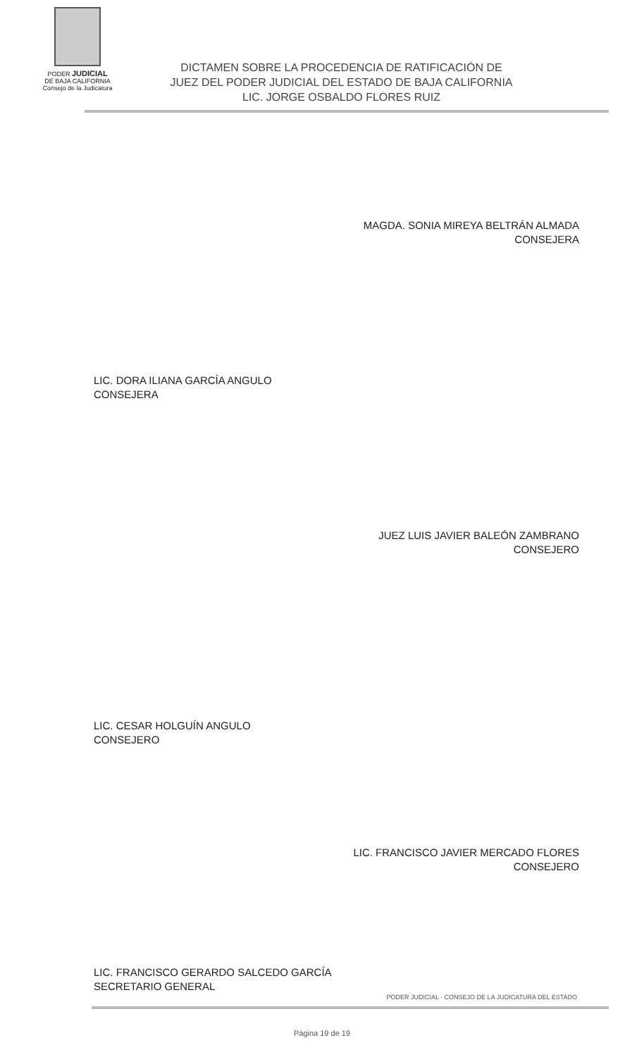PODER JUDICIAL
DE BAJA CALIFORNIA
Consejo de la Judicatura
DICTAMEN SOBRE LA PROCEDENCIA DE RATIFICACIÓN DE
JUEZ DEL PODER JUDICIAL DEL ESTADO DE BAJA CALIFORNIA
LIC. JORGE OSBALDO FLORES RUIZ
MAGDA. SONIA MIREYA BELTRÁN ALMADA
CONSEJERA
LIC. DORA ILIANA GARCÍA ANGULO
CONSEJERA
JUEZ LUIS JAVIER BALEÓN ZAMBRANO
CONSEJERO
LIC. CESAR HOLGUÍN ANGULO
CONSEJERO
LIC. FRANCISCO JAVIER MERCADO FLORES
CONSEJERO
LIC. FRANCISCO GERARDO SALCEDO GARCÍA
SECRETARIO GENERAL
PODER JUDICIAL · CONSEJO DE LA JUDICATURA DEL ESTADO
Página 19 de 19